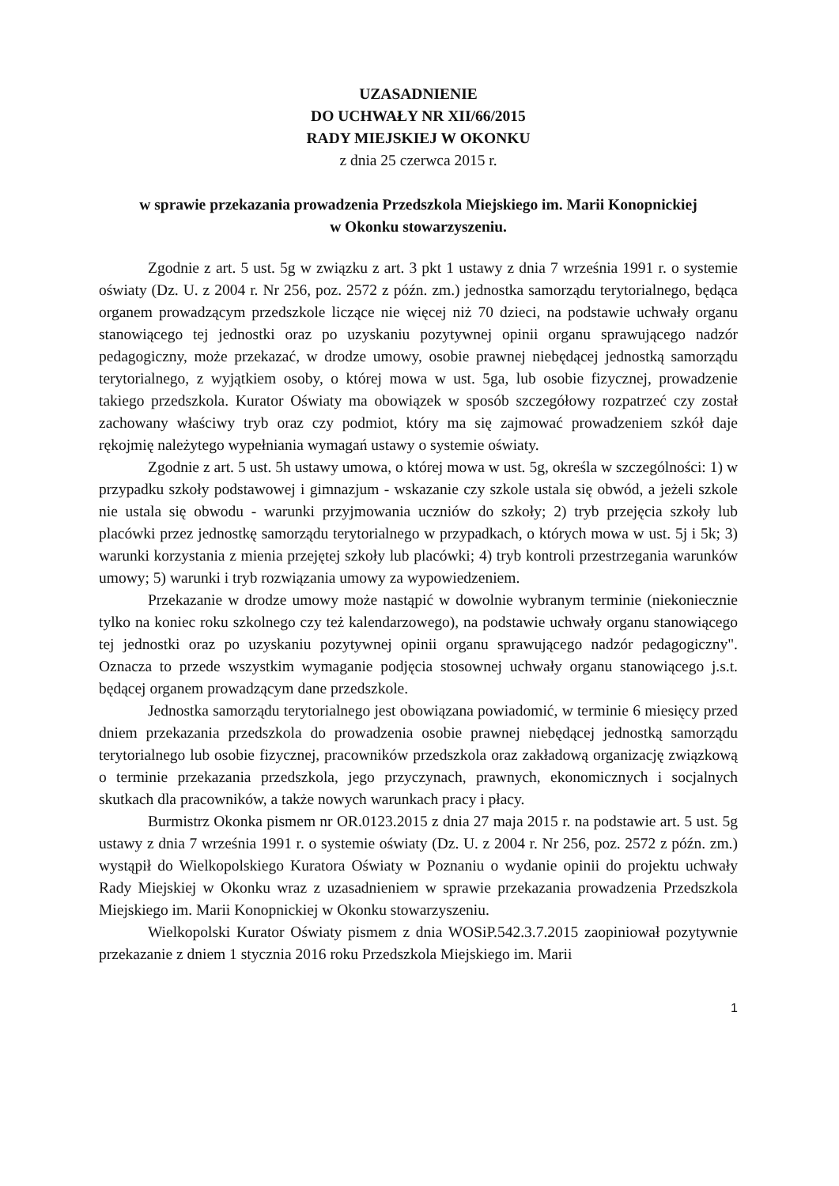UZASADNIENIE
DO UCHWAŁY NR XII/66/2015
RADY MIEJSKIEJ W OKONKU
z dnia 25 czerwca 2015 r.
w sprawie przekazania prowadzenia Przedszkola Miejskiego im. Marii Konopnickiej
w Okonku stowarzyszeniu.
Zgodnie z art. 5 ust. 5g w związku z art. 3 pkt 1 ustawy z dnia 7 września 1991 r. o systemie oświaty (Dz. U. z 2004 r. Nr 256, poz. 2572 z późn. zm.) jednostka samorządu terytorialnego, będąca organem prowadzącym przedszkole liczące nie więcej niż 70 dzieci, na podstawie uchwały organu stanowiącego tej jednostki oraz po uzyskaniu pozytywnej opinii organu sprawującego nadzór pedagogiczny, może przekazać, w drodze umowy, osobie prawnej niebędącej jednostką samorządu terytorialnego, z wyjątkiem osoby, o której mowa w ust. 5ga, lub osobie fizycznej, prowadzenie takiego przedszkola. Kurator Oświaty ma obowiązek w sposób szczegółowy rozpatrzeć czy został zachowany właściwy tryb oraz czy podmiot, który ma się zajmować prowadzeniem szkół daje rękojmię należytego wypełniania wymagań ustawy o systemie oświaty.
Zgodnie z art. 5 ust. 5h ustawy umowa, o której mowa w ust. 5g, określa w szczególności: 1) w przypadku szkoły podstawowej i gimnazjum - wskazanie czy szkole ustala się obwód, a jeżeli szkole nie ustala się obwodu - warunki przyjmowania uczniów do szkoły; 2) tryb przejęcia szkoły lub placówki przez jednostkę samorządu terytorialnego w przypadkach, o których mowa w ust. 5j i 5k; 3) warunki korzystania z mienia przejętej szkoły lub placówki; 4) tryb kontroli przestrzegania warunków umowy; 5) warunki i tryb rozwiązania umowy za wypowiedzeniem.
Przekazanie w drodze umowy może nastąpić w dowolnie wybranym terminie (niekoniecznie tylko na koniec roku szkolnego czy też kalendarzowego), na podstawie uchwały organu stanowiącego tej jednostki oraz po uzyskaniu pozytywnej opinii organu sprawującego nadzór pedagogiczny". Oznacza to przede wszystkim wymaganie podjęcia stosownej uchwały organu stanowiącego j.s.t. będącej organem prowadzącym dane przedszkole.
Jednostka samorządu terytorialnego jest obowiązana powiadomić, w terminie 6 miesięcy przed dniem przekazania przedszkola do prowadzenia osobie prawnej niebędącej jednostką samorządu terytorialnego lub osobie fizycznej, pracowników przedszkola oraz zakładową organizację związkową o terminie przekazania przedszkola, jego przyczynach, prawnych, ekonomicznych i socjalnych skutkach dla pracowników, a także nowych warunkach pracy i płacy.
Burmistrz Okonka pismem nr OR.0123.2015 z dnia 27 maja 2015 r. na podstawie art. 5 ust. 5g ustawy z dnia 7 września 1991 r. o systemie oświaty (Dz. U. z 2004 r. Nr 256, poz. 2572 z późn. zm.) wystąpił do Wielkopolskiego Kuratora Oświaty w Poznaniu o wydanie opinii do projektu uchwały Rady Miejskiej w Okonku wraz z uzasadnieniem w sprawie przekazania prowadzenia Przedszkola Miejskiego im. Marii Konopnickiej w Okonku stowarzyszeniu.
Wielkopolski Kurator Oświaty pismem z dnia WOSiP.542.3.7.2015 zaopiniował pozytywnie przekazanie z dniem 1 stycznia 2016 roku Przedszkola Miejskiego im. Marii
1